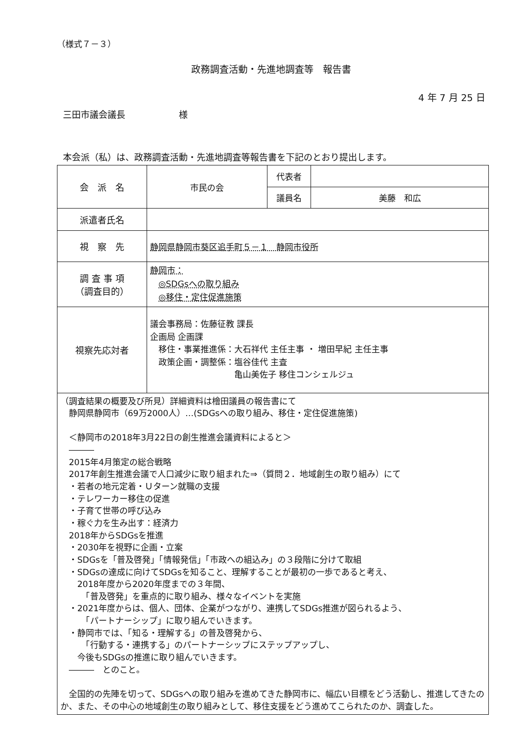（様式７－３）
政務調査活動・先進地調査等　報告書
4 年 7 月 25 日
三田市議会議長　　　　　　様
本会派（私）は、政務調査活動・先進地調査等報告書を下記のとおり提出します。
| 会 派 名 | 市民の会 | 代表者 | |
| | | 議員名 | 美藤 和広 |
| 派遣者氏名 | | | |
| 視 察 先 | 静岡県静岡市葵区追手町５－１ 静岡市役所 | | |
| 調 査 事 項 （調査目的） | 静岡市： ◎SDGsへの取り組み ◎移住・定住促進施策 | | |
| 視察先応対者 | 議会事務局：佐藤征教 課長 企画局 企画課 移住・事業推進係：大石祥代 主任主事 ・ 増田早紀 主任主事 政策企画・調整係：塩谷佳代 主査 亀山美佐子 移住コンシェルジュ | | |
| （調査結果の概要及び所見）詳細資料は檜田議員の報告書にて 静岡県静岡市（69万2000人）…(SDGsへの取り組み、移住・定住促進施策) ＜静岡市の2018年3月22日の創生推進会議資料によると＞ ――― 2015年4月策定の総合戦略 2017年創生推進会議で人口減少に取り組まれた⇒（質問２．地域創生の取り組み）にて ・若者の地元定着・Ｕターン就職の支援 ・テレワーカー移住の促進 ・子育て世帯の呼び込み ・稼ぐ力を生み出す：経済力 2018年からSDGsを推進 ・2030年を視野に企画・立案 ・SDGsを「普及啓発」「情報発信」「市政への組込み」の３段階に分けて取組 ・SDGsの達成に向けてSDGsを知ること、理解することが最初の一歩であると考え、 2018年度から2020年度までの３年間、 「普及啓発」を重点的に取り組み、様々なイベントを実施 ・2021年度からは、個人、団体、企業がつながり、連携してSDGs推進が図られるよう、 「パートナーシップ」に取り組んでいきます。 ・静岡市では、「知る・理解する」の普及啓発から、 「行動する・連携する」のパートナーシップにステップアップし、 今後もSDGsの推進に取り組んでいきます。 ――― とのこと。 全国的の先陣を切って、SDGsへの取り組みを進めてきた静岡市に、幅広い目標をどう活動し、推進してきたのか、また、その中心の地域創生の取り組みとして、移住支援をどう進めてこられたのか、調査した。 | | | |